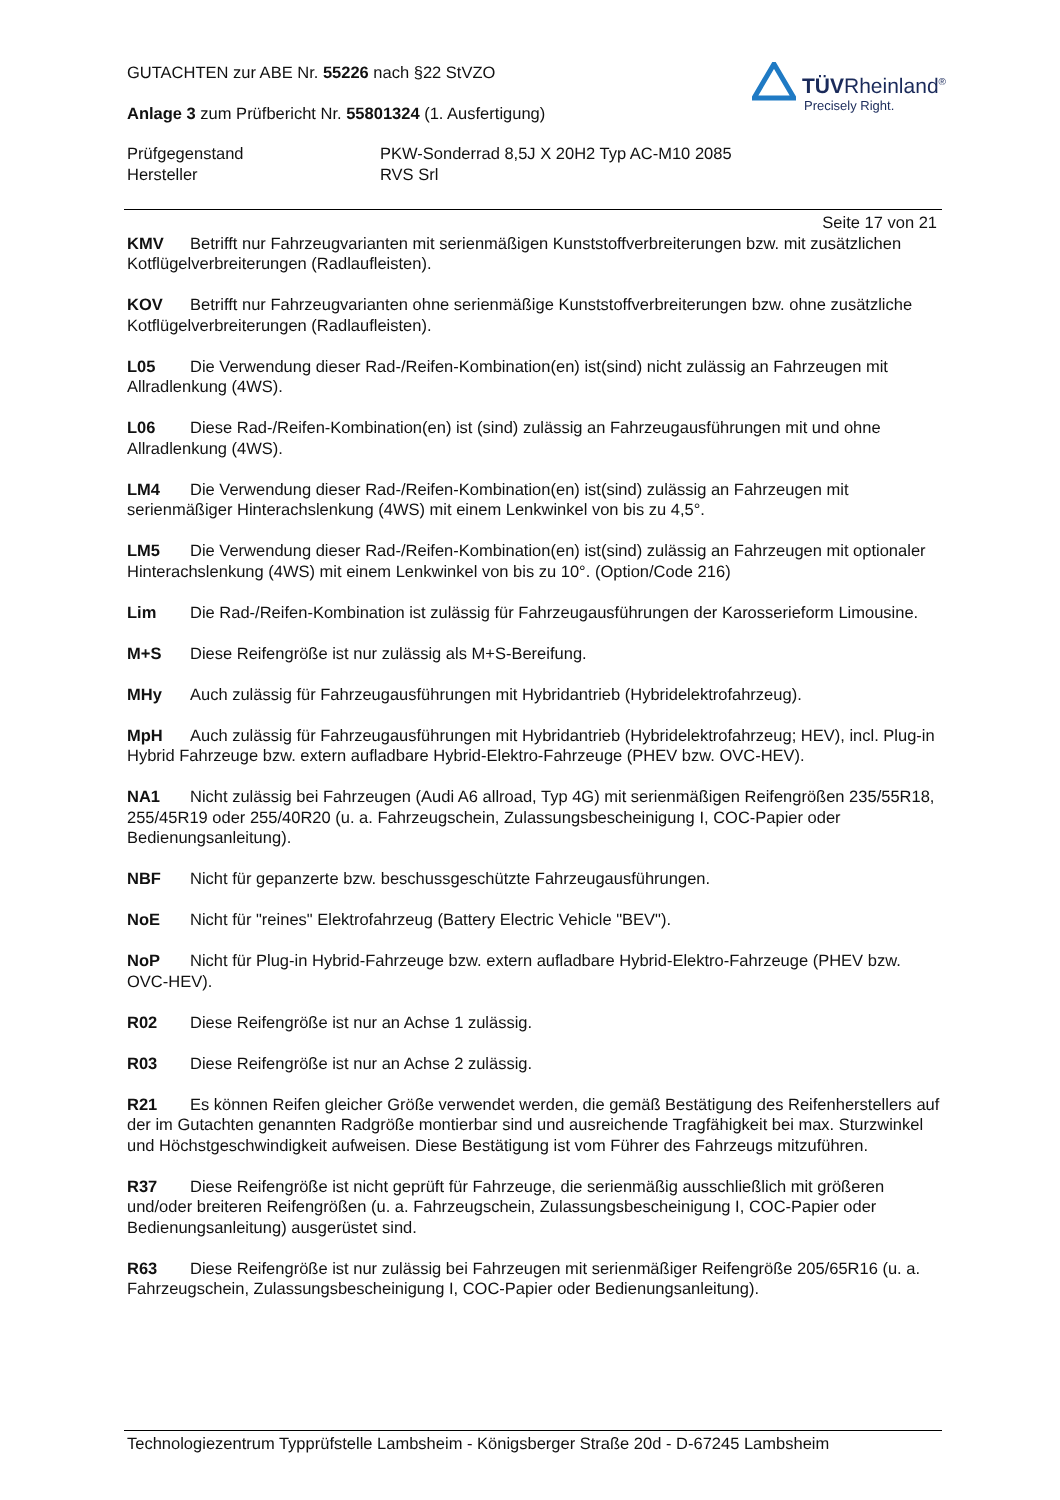TÜVRheinland<sup>®</sup>
Precisely Right.
GUTACHTEN zur ABE Nr. 55226 nach §22 StVZO
Anlage 3 zum Prüfbericht Nr. 55801324 (1. Ausfertigung)
Prüfgegenstand PKW-Sonderrad 8,5J X 20H2 Typ AC-M10 2085
Hersteller RVS Srl
Seite 17 von 21
KMV Betrifft nur Fahrzeugvarianten mit serienmäßigen Kunststoffverbreiterungen bzw. mit zusätzlichen Kotflügelverbreiterungen (Radlaufleisten).
KOV Betrifft nur Fahrzeugvarianten ohne serienmäßige Kunststoffverbreiterungen bzw. ohne zusätzliche Kotflügelverbreiterungen (Radlaufleisten).
L05 Die Verwendung dieser Rad-/Reifen-Kombination(en) ist(sind) nicht zulässig an Fahrzeugen mit Allradlenkung (4WS).
L06 Diese Rad-/Reifen-Kombination(en) ist (sind) zulässig an Fahrzeugausführungen mit und ohne Allradlenkung (4WS).
LM4 Die Verwendung dieser Rad-/Reifen-Kombination(en) ist(sind) zulässig an Fahrzeugen mit serienmäßiger Hinterachslenkung (4WS) mit einem Lenkwinkel von bis zu 4,5°.
LM5 Die Verwendung dieser Rad-/Reifen-Kombination(en) ist(sind) zulässig an Fahrzeugen mit optionaler Hinterachslenkung (4WS) mit einem Lenkwinkel von bis zu 10°. (Option/Code 216)
Lim Die Rad-/Reifen-Kombination ist zulässig für Fahrzeugausführungen der Karosserieform Limousine.
M+S Diese Reifengröße ist nur zulässig als M+S-Bereifung.
MHy Auch zulässig für Fahrzeugausführungen mit Hybridantrieb (Hybridelektrofahrzeug).
MpH Auch zulässig für Fahrzeugausführungen mit Hybridantrieb (Hybridelektrofahrzeug; HEV), incl. Plug-in Hybrid Fahrzeuge bzw. extern aufladbare Hybrid-Elektro-Fahrzeuge (PHEV bzw. OVC-HEV).
NA1 Nicht zulässig bei Fahrzeugen (Audi A6 allroad, Typ 4G) mit serienmäßigen Reifengrößen 235/55R18, 255/45R19 oder 255/40R20 (u. a. Fahrzeugschein, Zulassungsbescheinigung I, COC-Papier oder Bedienungsanleitung).
NBF Nicht für gepanzerte bzw. beschussgeschützte Fahrzeugausführungen.
NoE Nicht für "reines" Elektrofahrzeug (Battery Electric Vehicle "BEV").
NoP Nicht für Plug-in Hybrid-Fahrzeuge bzw. extern aufladbare Hybrid-Elektro-Fahrzeuge (PHEV bzw. OVC-HEV).
R02 Diese Reifengröße ist nur an Achse 1 zulässig.
R03 Diese Reifengröße ist nur an Achse 2 zulässig.
R21 Es können Reifen gleicher Größe verwendet werden, die gemäß Bestätigung des Reifenherstellers auf der im Gutachten genannten Radgröße montierbar sind und ausreichende Tragfähigkeit bei max. Sturzwinkel und Höchstgeschwindigkeit aufweisen. Diese Bestätigung ist vom Führer des Fahrzeugs mitzuführen.
R37 Diese Reifengröße ist nicht geprüft für Fahrzeuge, die serienmäßig ausschließlich mit größeren und/oder breiteren Reifengrößen (u. a. Fahrzeugschein, Zulassungsbescheinigung I, COC-Papier oder Bedienungsanleitung) ausgerüstet sind.
R63 Diese Reifengröße ist nur zulässig bei Fahrzeugen mit serienmäßiger Reifengröße 205/65R16 (u. a. Fahrzeugschein, Zulassungsbescheinigung I, COC-Papier oder Bedienungsanleitung).
Technologiezentrum Typprüfstelle Lambsheim - Königsberger Straße 20d - D-67245 Lambsheim